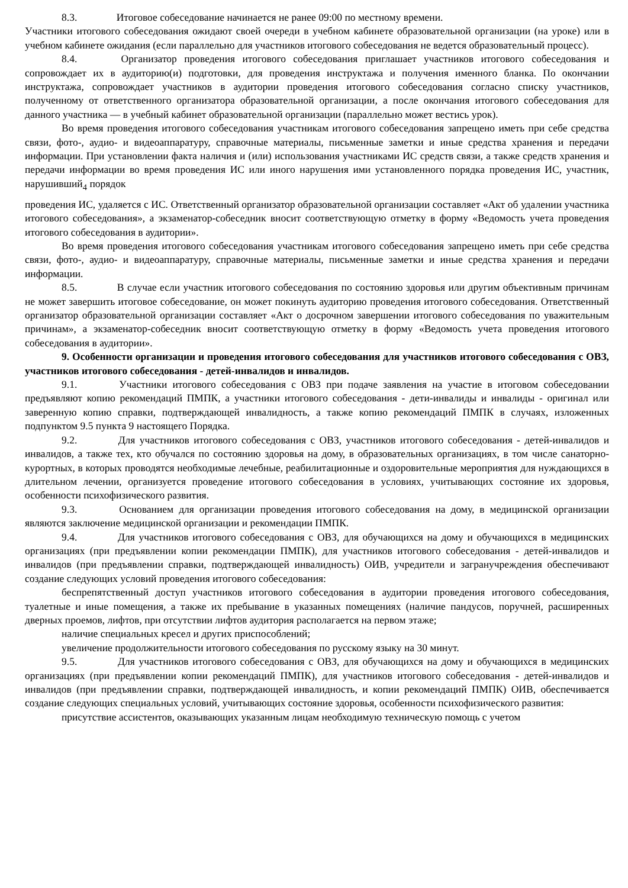8.3. Итоговое собеседование начинается не ранее 09:00 по местному времени.
Участники итогового собеседования ожидают своей очереди в учебном кабинете образовательной организации (на уроке) или в учебном кабинете ожидания (если параллельно для участников итогового собеседования не ведется образовательный процесс).
8.4. Организатор проведения итогового собеседования приглашает участников итогового собеседования и сопровождает их в аудиторию(и) подготовки, для проведения инструктажа и получения именного бланка. По окончании инструктажа, сопровождает участников в аудитории проведения итогового собеседования согласно списку участников, полученному от ответственного организатора образовательной организации, а после окончания итогового собеседования для данного участника — в учебный кабинет образовательной организации (параллельно может вестись урок).
Во время проведения итогового собеседования участникам итогового собеседования запрещено иметь при себе средства связи, фото-, аудио- и видеоаппаратуру, справочные материалы, письменные заметки и иные средства хранения и передачи информации. При установлении факта наличия и (или) использования участниками ИС средств связи, а также средств хранения и передачи информации во время проведения ИС или иного нарушения ими установленного порядка проведения ИС, участник, нарушивший<sub>4</sub> порядок
проведения ИС, удаляется с ИС. Ответственный организатор образовательной организации составляет «Акт об удалении участника итогового собеседования», а экзаменатор-собеседник вносит соответствующую отметку в форму «Ведомость учета проведения итогового собеседования в аудитории».
Во время проведения итогового собеседования участникам итогового собеседования запрещено иметь при себе средства связи, фото-, аудио- и видеоаппаратуру, справочные материалы, письменные заметки и иные средства хранения и передачи информации.
8.5. В случае если участник итогового собеседования по состоянию здоровья или другим объективным причинам не может завершить итоговое собеседование, он может покинуть аудиторию проведения итогового собеседования. Ответственный организатор образовательной организации составляет «Акт о досрочном завершении итогового собеседования по уважительным причинам», а экзаменатор-собеседник вносит соответствующую отметку в форму «Ведомость учета проведения итогового собеседования в аудитории».
9. Особенности организации и проведения итогового собеседования для участников итогового собеседования с ОВЗ, участников итогового собеседования - детей-инвалидов и инвалидов.
9.1. Участники итогового собеседования с ОВЗ при подаче заявления на участие в итоговом собеседовании предъявляют копию рекомендаций ПМПК, а участники итогового собеседования - дети-инвалиды и инвалиды - оригинал или заверенную копию справки, подтверждающей инвалидность, а также копию рекомендаций ПМПК в случаях, изложенных подпунктом 9.5 пункта 9 настоящего Порядка.
9.2. Для участников итогового собеседования с ОВЗ, участников итогового собеседования - детей-инвалидов и инвалидов, а также тех, кто обучался по состоянию здоровья на дому, в образовательных организациях, в том числе санаторно-курортных, в которых проводятся необходимые лечебные, реабилитационные и оздоровительные мероприятия для нуждающихся в длительном лечении, организуется проведение итогового собеседования в условиях, учитывающих состояние их здоровья, особенности психофизического развития.
9.3. Основанием для организации проведения итогового собеседования на дому, в медицинской организации являются заключение медицинской организации и рекомендации ПМПК.
9.4. Для участников итогового собеседования с ОВЗ, для обучающихся на дому и обучающихся в медицинских организациях (при предъявлении копии рекомендации ПМПК), для участников итогового собеседования - детей-инвалидов и инвалидов (при предъявлении справки, подтверждающей инвалидность) ОИВ, учредители и загранучреждения обеспечивают создание следующих условий проведения итогового собеседования:
беспрепятственный доступ участников итогового собеседования в аудитории проведения итогового собеседования, туалетные и иные помещения, а также их пребывание в указанных помещениях (наличие пандусов, поручней, расширенных дверных проемов, лифтов, при отсутствии лифтов аудитория располагается на первом этаже;
наличие специальных кресел и других приспособлений;
увеличение продолжительности итогового собеседования по русскому языку на 30 минут.
9.5. Для участников итогового собеседования с ОВЗ, для обучающихся на дому и обучающихся в медицинских организациях (при предъявлении копии рекомендаций ПМПК), для участников итогового собеседования - детей-инвалидов и инвалидов (при предъявлении справки, подтверждающей инвалидность, и копии рекомендаций ПМПК) ОИВ, обеспечивается создание следующих специальных условий, учитывающих состояние здоровья, особенности психофизического развития:
присутствие ассистентов, оказывающих указанным лицам необходимую техническую помощь с учетом